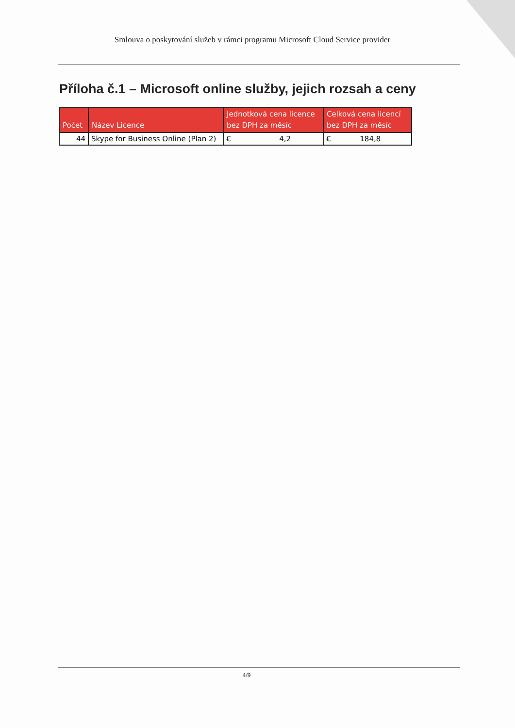Smlouva o poskytování služeb v rámci programu Microsoft Cloud Service provider
Příloha č.1 – Microsoft online služby, jejich rozsah a ceny
| Počet | Název Licence | Jednotková cena licence bez DPH za měsíc | Celková cena licencí bez DPH za měsíc |
| --- | --- | --- | --- |
| 44 | Skype for Business Online (Plan 2) | € 4,2 | € 184,8 |
4/9